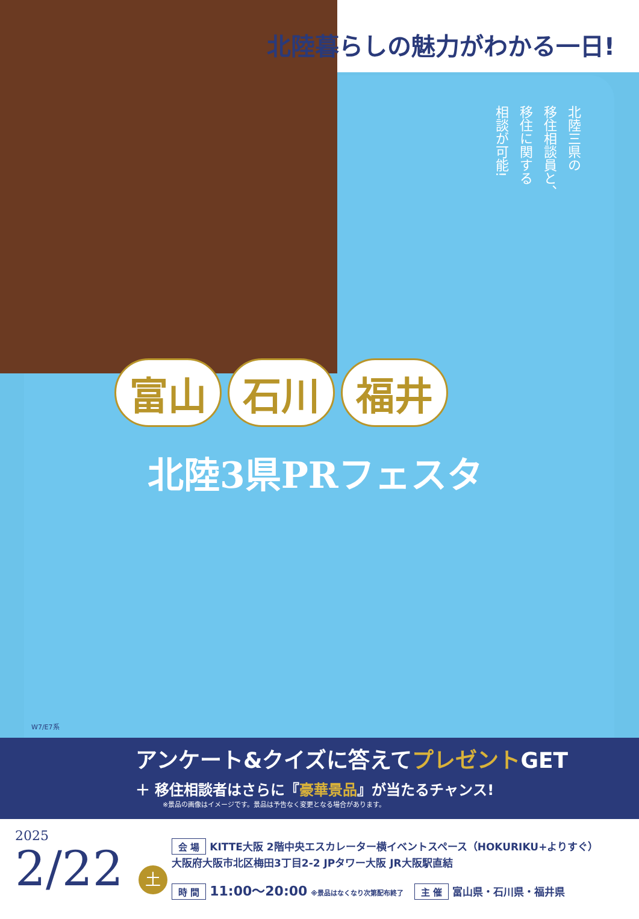北陸暮らしの魅力がわかる一日!
北陸三県の
移住相談員と、
移住に関する
相談が可能!
富山 石川 福井
北陸3県PRフェスタ
W7/E7系
アンケート&クイズに答えてプレゼントGET
＋ 移住相談者はさらに『豪華景品』が当たるチャンス!
※景品の画像はイメージです。景品は予告なく変更となる場合があります。
2025
2/22 土
会 場 KITTE大阪 2階中央エスカレーター横イベントスペース（HOKURIKU+よりすぐ）
大阪府大阪市北区梅田3丁目2-2 JPタワー大阪 JR大阪駅直結
時 間 11:00～20:00 ※景品はなくなり次第配布終了 主 催 富山県・石川県・福井県